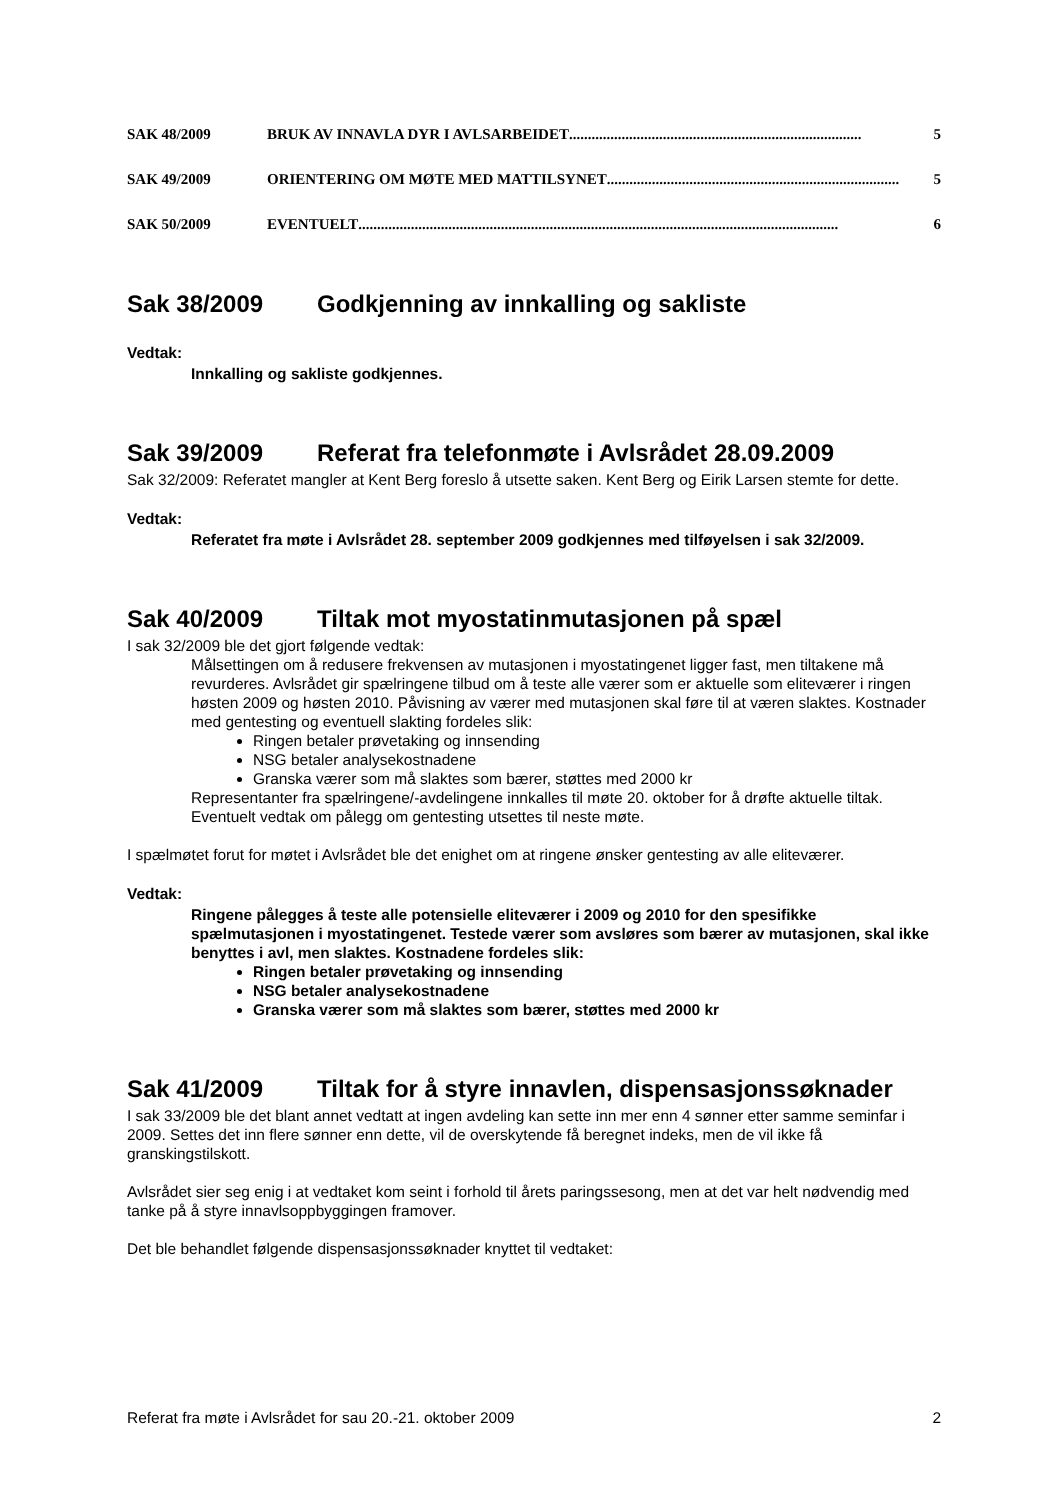SAK 48/2009 BRUK AV INNAVLA DYR I AVLSARBEIDET.............................................................................. 5
SAK 49/2009 ORIENTERING OM MØTE MED MATTILSYNET.............................................................................. 5
SAK 50/2009 EVENTUELT ................................................................................................................................ 6
Sak 38/2009 Godkjenning av innkalling og sakliste
Vedtak:
Innkalling og sakliste godkjennes.
Sak 39/2009 Referat fra telefonmøte i Avlsrådet 28.09.2009
Sak 32/2009: Referatet mangler at Kent Berg foreslo å utsette saken. Kent Berg og Eirik Larsen stemte for dette.
Vedtak:
Referatet fra møte i Avlsrådet 28. september 2009 godkjennes med tilføyelsen i sak 32/2009.
Sak 40/2009 Tiltak mot myostatinmutasjonen på spæl
I sak 32/2009 ble det gjort følgende vedtak:
Målsettingen om å redusere frekvensen av mutasjonen i myostatingenet ligger fast, men tiltakene må revurderes. Avlsrådet gir spælringene tilbud om å teste alle værer som er aktuelle som eliteværer i ringen høsten 2009 og høsten 2010. Påvisning av værer med mutasjonen skal føre til at væren slaktes. Kostnader med gentesting og eventuell slakting fordeles slik:
Ringen betaler prøvetaking og innsending
NSG betaler analysekostnadene
Granska værer som må slaktes som bærer, støttes med 2000 kr
Representanter fra spælringene/-avdelingene innkalles til møte 20. oktober for å drøfte aktuelle tiltak. Eventuelt vedtak om pålegg om gentesting utsettes til neste møte.
I spælmøtet forut for møtet i Avlsrådet ble det enighet om at ringene ønsker gentesting av alle eliteværer.
Vedtak:
Ringene pålegges å teste alle potensielle eliteværer i 2009 og 2010 for den spesifikke spælmutasjonen i myostatingenet. Testede værer som avsløres som bærer av mutasjonen, skal ikke benyttes i avl, men slaktes. Kostnadene fordeles slik:
Ringen betaler prøvetaking og innsending
NSG betaler analysekostnadene
Granska værer som må slaktes som bærer, støttes med 2000 kr
Sak 41/2009 Tiltak for å styre innavlen, dispensasjonssøknader
I sak 33/2009 ble det blant annet vedtatt at ingen avdeling kan sette inn mer enn 4 sønner etter samme seminfar i 2009. Settes det inn flere sønner enn dette, vil de overskytende få beregnet indeks, men de vil ikke få granskingstilskott.
Avlsrådet sier seg enig i at vedtaket kom seint i forhold til årets paringssesong, men at det var helt nødvendig med tanke på å styre innavlsoppbyggingen framover.
Det ble behandlet følgende dispensasjonssøknader knyttet til vedtaket:
Referat fra møte i Avlsrådet for sau 20.-21. oktober 2009 2